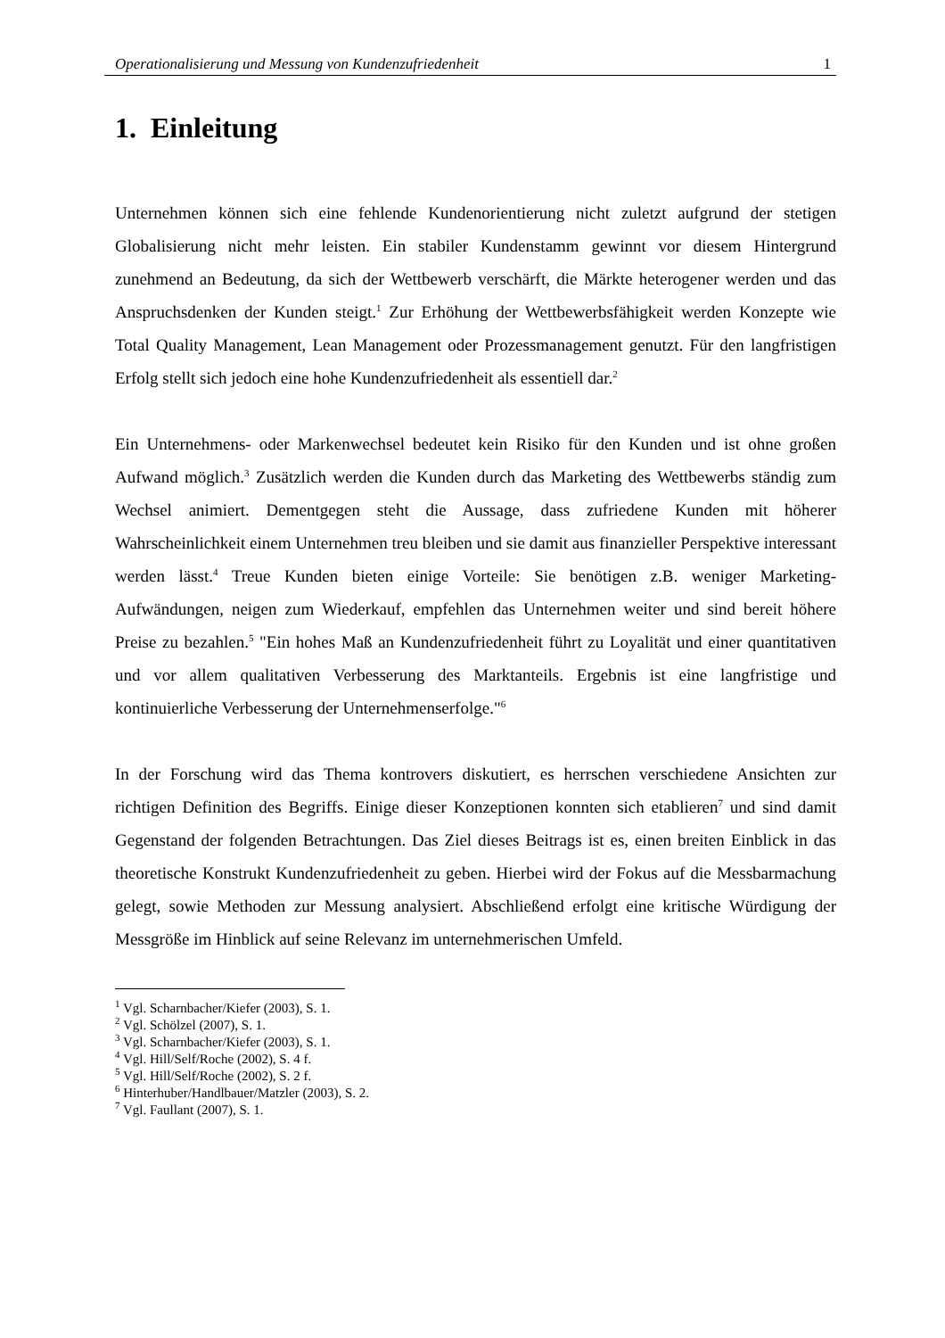Operationalisierung und Messung von Kundenzufriedenheit 1
1. Einleitung
Unternehmen können sich eine fehlende Kundenorientierung nicht zuletzt aufgrund der stetigen Globalisierung nicht mehr leisten. Ein stabiler Kundenstamm gewinnt vor diesem Hintergrund zunehmend an Bedeutung, da sich der Wettbewerb verschärft, die Märkte heterogener werden und das Anspruchsdenken der Kunden steigt.<sup>1</sup> Zur Erhöhung der Wettbewerbsfähigkeit werden Konzepte wie Total Quality Management, Lean Management oder Prozessmanagement genutzt. Für den langfristigen Erfolg stellt sich jedoch eine hohe Kundenzufriedenheit als essentiell dar.<sup>2</sup>
Ein Unternehmens- oder Markenwechsel bedeutet kein Risiko für den Kunden und ist ohne großen Aufwand möglich.<sup>3</sup> Zusätzlich werden die Kunden durch das Marketing des Wettbewerbs ständig zum Wechsel animiert. Dementgegen steht die Aussage, dass zufriedene Kunden mit höherer Wahrscheinlichkeit einem Unternehmen treu bleiben und sie damit aus finanzieller Perspektive interessant werden lässt.<sup>4</sup> Treue Kunden bieten einige Vorteile: Sie benötigen z.B. weniger Marketing-Aufwändungen, neigen zum Wiederkauf, empfehlen das Unternehmen weiter und sind bereit höhere Preise zu bezahlen.<sup>5</sup> "Ein hohes Maß an Kundenzufriedenheit führt zu Loyalität und einer quantitativen und vor allem qualitativen Verbesserung des Marktanteils. Ergebnis ist eine langfristige und kontinuierliche Verbesserung der Unternehmenserfolge."<sup>6</sup>
In der Forschung wird das Thema kontrovers diskutiert, es herrschen verschiedene Ansichten zur richtigen Definition des Begriffs. Einige dieser Konzeptionen konnten sich etablieren<sup>7</sup> und sind damit Gegenstand der folgenden Betrachtungen. Das Ziel dieses Beitrags ist es, einen breiten Einblick in das theoretische Konstrukt Kundenzufriedenheit zu geben. Hierbei wird der Fokus auf die Messbarmachung gelegt, sowie Methoden zur Messung analysiert. Abschließend erfolgt eine kritische Würdigung der Messgröße im Hinblick auf seine Relevanz im unternehmerischen Umfeld.
<sup>1</sup> Vgl. Scharnbacher/Kiefer (2003), S. 1.
<sup>2</sup> Vgl. Schölzel (2007), S. 1.
<sup>3</sup> Vgl. Scharnbacher/Kiefer (2003), S. 1.
<sup>4</sup> Vgl. Hill/Self/Roche (2002), S. 4 f.
<sup>5</sup> Vgl. Hill/Self/Roche (2002), S. 2 f.
<sup>6</sup> Hinterhuber/Handlbauer/Matzler (2003), S. 2.
<sup>7</sup> Vgl. Faullant (2007), S. 1.